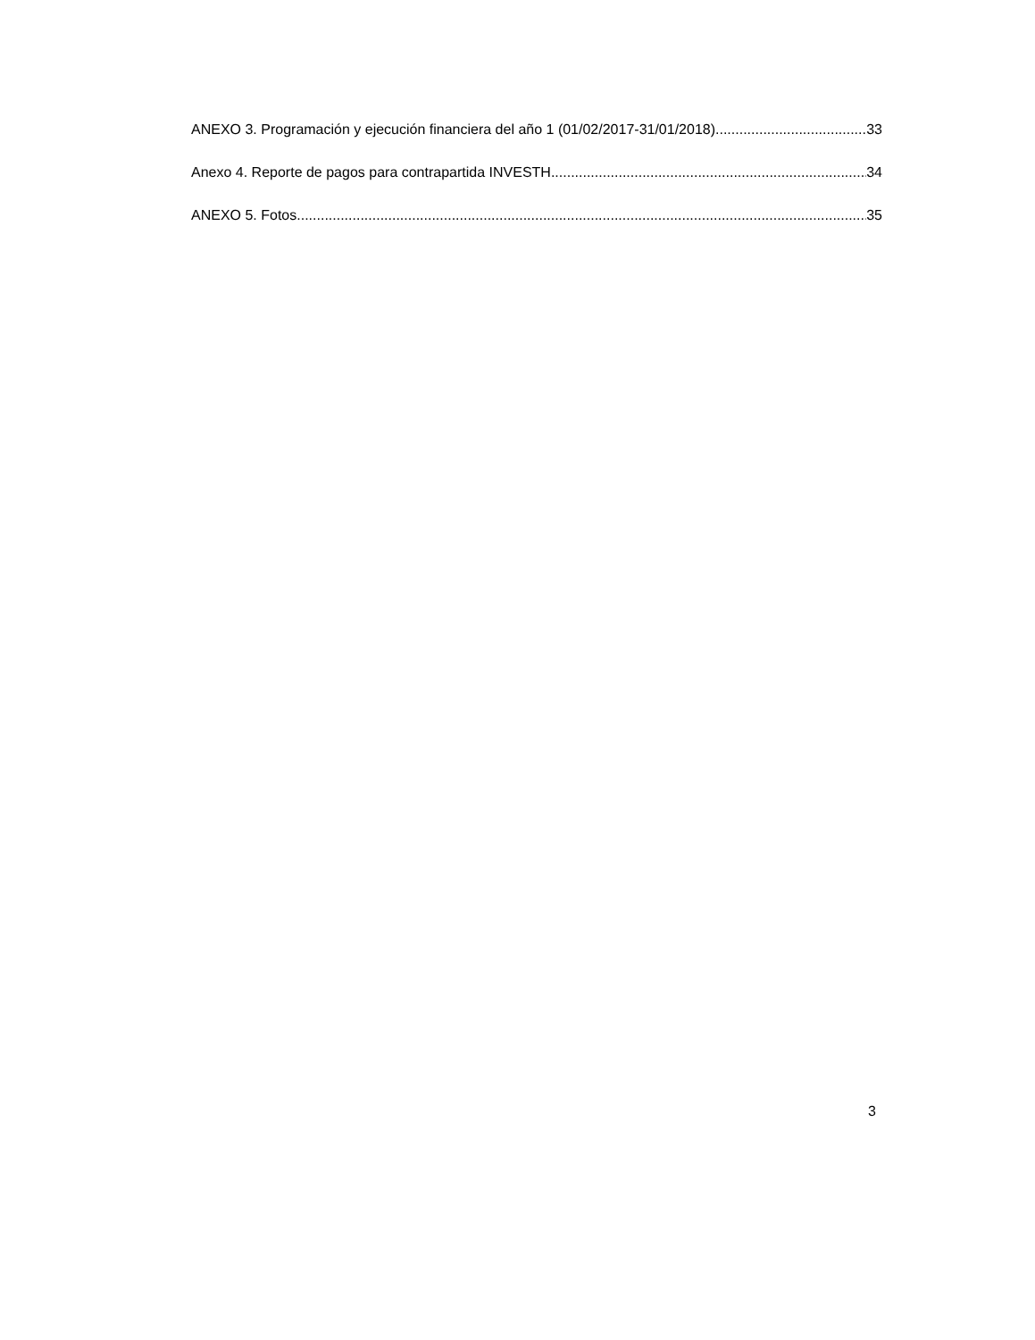ANEXO 3. Programación y ejecución financiera del año 1 (01/02/2017-31/01/2018) 33
Anexo 4. Reporte de pagos para contrapartida INVESTH. 34
ANEXO 5. Fotos. 35
3